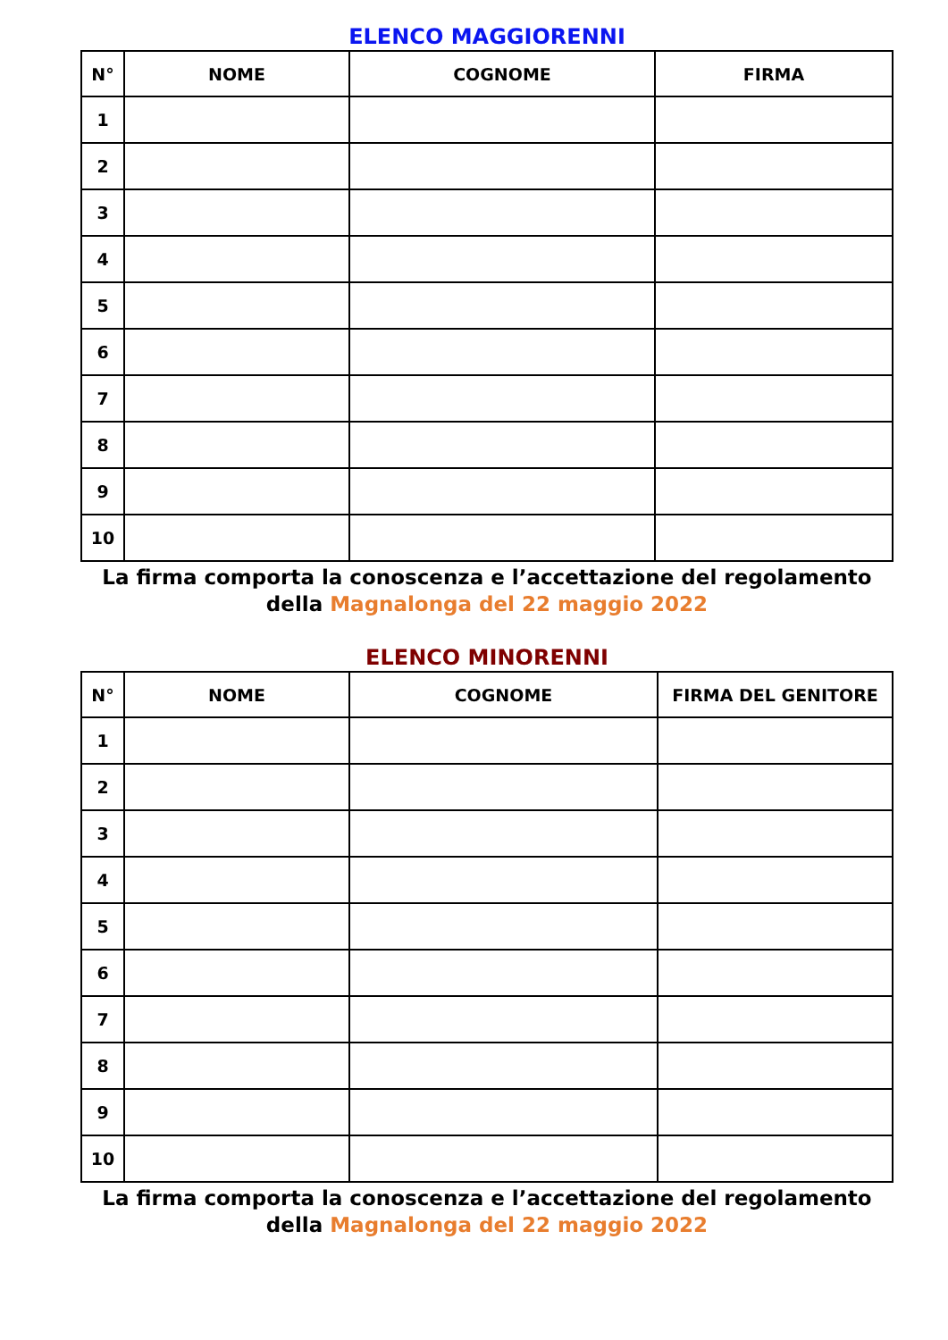ELENCO MAGGIORENNI
| N° | NOME | COGNOME | FIRMA |
| --- | --- | --- | --- |
| 1 | | | |
| 2 | | | |
| 3 | | | |
| 4 | | | |
| 5 | | | |
| 6 | | | |
| 7 | | | |
| 8 | | | |
| 9 | | | |
| 10 | | | |
La firma comporta la conoscenza e l’accettazione del regolamento
della Magnalonga del 22 maggio 2022
ELENCO MINORENNI
| N° | NOME | COGNOME | FIRMA DEL GENITORE |
| --- | --- | --- | --- |
| 1 | | | |
| 2 | | | |
| 3 | | | |
| 4 | | | |
| 5 | | | |
| 6 | | | |
| 7 | | | |
| 8 | | | |
| 9 | | | |
| 10 | | | |
La firma comporta la conoscenza e l’accettazione del regolamento
della Magnalonga del 22 maggio 2022